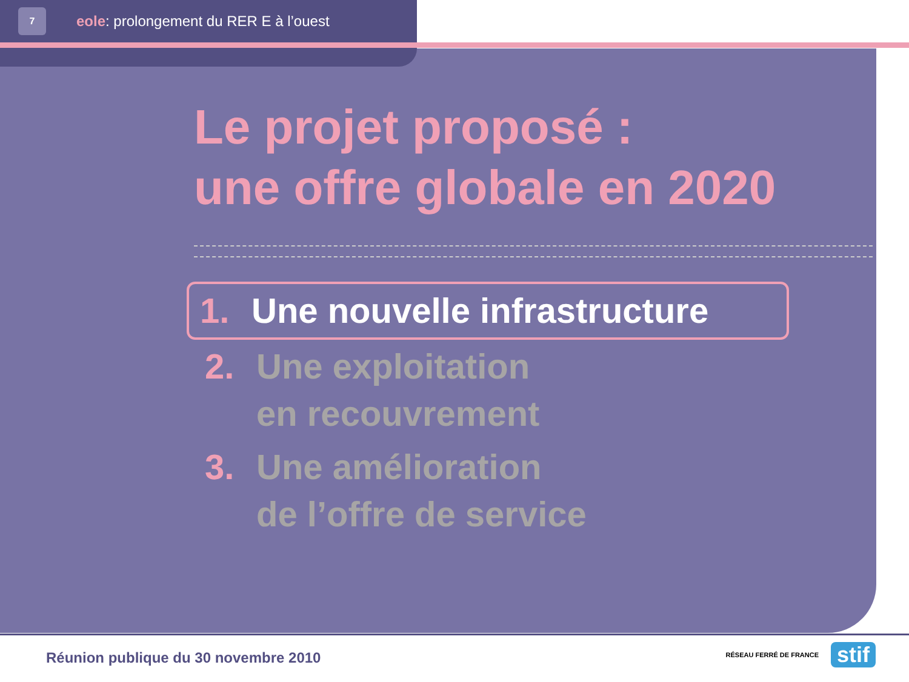7
eole: prolongement du RER E à l’ouest
Le projet proposé :
une offre globale en 2020
1. Une nouvelle infrastructure
2. Une exploitation
en recouvrement
3. Une amélioration
de l’offre de service
Réunion publique du 30 novembre 2010
RÉSEAU FERRÉ DE FRANCE stif